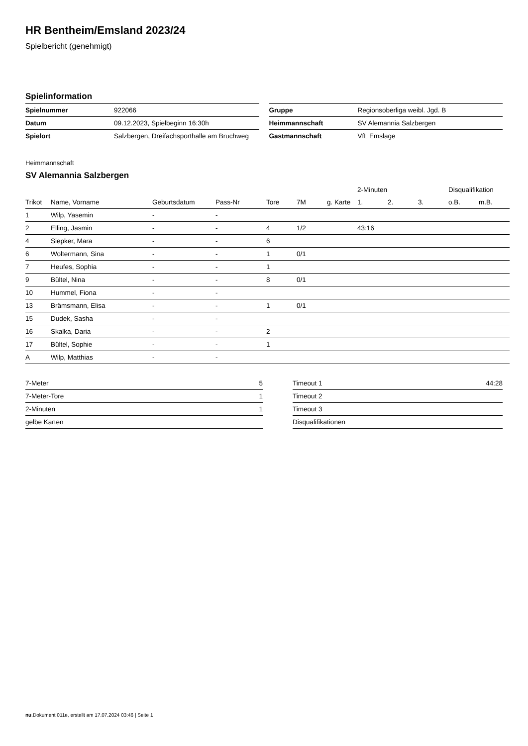HR Bentheim/Emsland 2023/24
Spielbericht (genehmigt)
Spielinformation
| Spielnummer | 922066 |
| Datum | 09.12.2023, Spielbeginn 16:30h |
| Spielort | Salzbergen, Dreifachsporthalle am Bruchweg |
| Gruppe | Regionsoberliga weibl. Jgd. B |
| Heimmannschaft | SV Alemannia Salzbergen |
| Gastmannschaft | VfL Emslage |
Heimmannschaft
SV Alemannia Salzbergen
| | | | | | | | 2-Minuten | | | Disqualifikation | |
| --- | --- | --- | --- | --- | --- | --- | --- | --- | --- | --- | --- |
| Trikot | Name, Vorname | Geburtsdatum | Pass-Nr | Tore | 7M | g. Karte | 1. | 2. | 3. | o.B. | m.B. |
| 1 | Wilp, Yasemin | - | - | | | | | | | | |
| 2 | Elling, Jasmin | - | - | 4 | 1/2 | | 43:16 | | | | |
| 4 | Siepker, Mara | - | - | 6 | | | | | | | |
| 6 | Woltermann, Sina | - | - | 1 | 0/1 | | | | | | |
| 7 | Heufes, Sophia | - | - | 1 | | | | | | | |
| 9 | Bültel, Nina | - | - | 8 | 0/1 | | | | | | |
| 10 | Hummel, Fiona | - | - | | | | | | | | |
| 13 | Brämsmann, Elisa | - | - | 1 | 0/1 | | | | | | |
| 15 | Dudek, Sasha | - | - | | | | | | | | |
| 16 | Skalka, Daria | - | - | 2 | | | | | | | |
| 17 | Bültel, Sophie | - | - | 1 | | | | | | | |
| A | Wilp, Matthias | - | - | | | | | | | | |
| 7-Meter | 5 |
| 7-Meter-Tore | 1 |
| 2-Minuten | 1 |
| gelbe Karten | |
| Timeout 1 | 44:28 |
| Timeout 2 | |
| Timeout 3 | |
| Disqualifikationen | |
nu.Dokument 011e, erstellt am 17.07.2024 03:46 | Seite 1